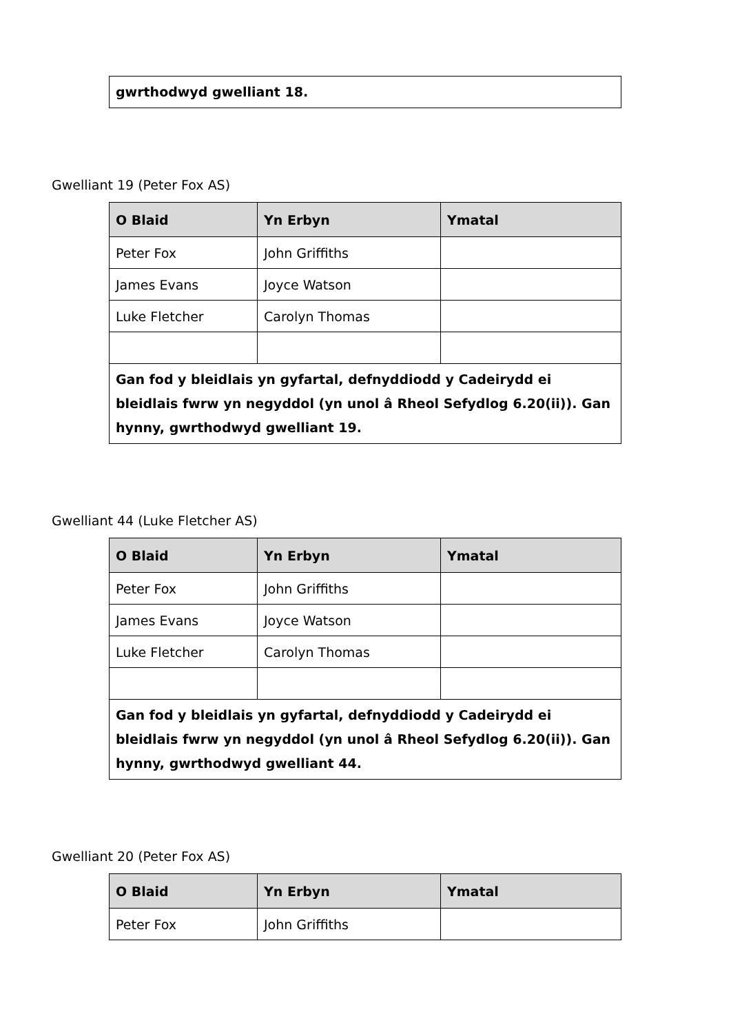| gwrthodwyd gwelliant 18. |
Gwelliant 19 (Peter Fox AS)
| O Blaid | Yn Erbyn | Ymatal |
| --- | --- | --- |
| Peter Fox | John Griffiths | |
| James Evans | Joyce Watson | |
| Luke Fletcher | Carolyn Thomas | |
| Gan fod y bleidlais yn gyfartal, defnyddiodd y Cadeirydd ei bleidlais fwrw yn negyddol (yn unol â Rheol Sefydlog 6.20(ii)). Gan hynny, gwrthodwyd gwelliant 19. | | |
Gwelliant 44 (Luke Fletcher AS)
| O Blaid | Yn Erbyn | Ymatal |
| --- | --- | --- |
| Peter Fox | John Griffiths | |
| James Evans | Joyce Watson | |
| Luke Fletcher | Carolyn Thomas | |
| Gan fod y bleidlais yn gyfartal, defnyddiodd y Cadeirydd ei bleidlais fwrw yn negyddol (yn unol â Rheol Sefydlog 6.20(ii)). Gan hynny, gwrthodwyd gwelliant 44. | | |
Gwelliant 20 (Peter Fox AS)
| O Blaid | Yn Erbyn | Ymatal |
| --- | --- | --- |
| Peter Fox | John Griffiths | |